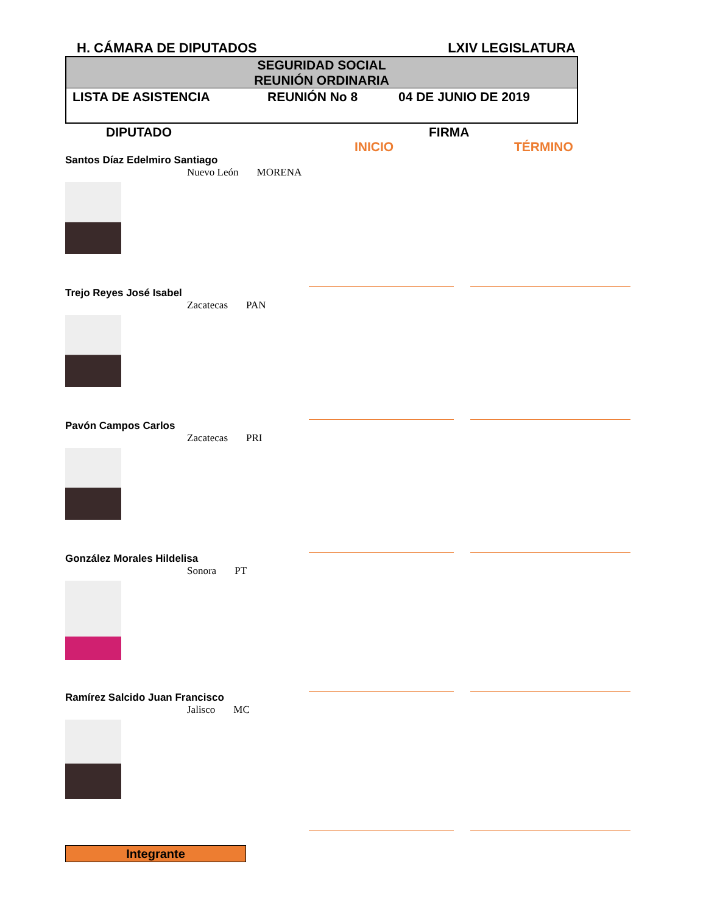H. CÁMARA DE DIPUTADOS LXIV LEGISLATURA
SEGURIDAD SOCIAL
REUNIÓN ORDINARIA
LISTA DE ASISTENCIA REUNIÓN No 8 04 DE JUNIO DE 2019
DIPUTADO FIRMA
INICIO TÉRMINO
Santos Díaz Edelmiro Santiago
Nuevo León MORENA
Trejo Reyes José Isabel
Zacatecas PAN
Pavón Campos Carlos
Zacatecas PRI
González Morales Hildelisa
Sonora PT
Ramírez Salcido Juan Francisco
Jalisco MC
Integrante